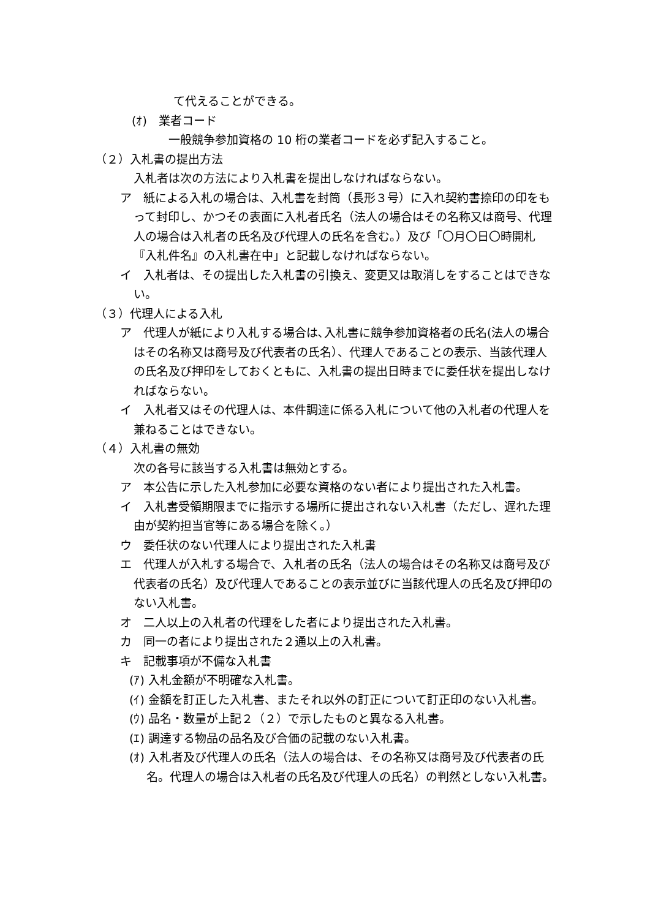て代えることができる。
(ｵ)　業者コード
一般競争参加資格の 10 桁の業者コードを必ず記入すること。
（２）入札書の提出方法
入札者は次の方法により入札書を提出しなければならない。
ア　紙による入札の場合は、入札書を封筒（長形３号）に入れ契約書捺印の印をもって封印し、かつその表面に入札者氏名（法人の場合はその名称又は商号、代理人の場合は入札者の氏名及び代理人の氏名を含む。）及び「〇月〇日〇時開札『入札件名』の入札書在中」と記載しなければならない。
イ　入札者は、その提出した入札書の引換え、変更又は取消しをすることはできない。
（３）代理人による入札
ア　代理人が紙により入札する場合は､入札書に競争参加資格者の氏名(法人の場合はその名称又は商号及び代表者の氏名）、代理人であることの表示、当該代理人の氏名及び押印をしておくともに、入札書の提出日時までに委任状を提出しなければならない。
イ　入札者又はその代理人は、本件調達に係る入札について他の入札者の代理人を兼ねることはできない。
（４）入札書の無効
次の各号に該当する入札書は無効とする。
ア　本公告に示した入札参加に必要な資格のない者により提出された入札書。
イ　入札書受領期限までに指示する場所に提出されない入札書（ただし、遅れた理由が契約担当官等にある場合を除く。）
ウ　委任状のない代理人により提出された入札書
エ　代理人が入札する場合で、入札者の氏名（法人の場合はその名称又は商号及び代表者の氏名）及び代理人であることの表示並びに当該代理人の氏名及び押印のない入札書。
オ　二人以上の入札者の代理をした者により提出された入札書。
カ　同一の者により提出された２通以上の入札書。
キ　記載事項が不備な入札書
(ｱ) 入札金額が不明確な入札書。
(ｲ) 金額を訂正した入札書、またそれ以外の訂正について訂正印のない入札書。
(ｳ) 品名・数量が上記２（２）で示したものと異なる入札書。
(ｴ) 調達する物品の品名及び合価の記載のない入札書。
(ｵ) 入札者及び代理人の氏名（法人の場合は、その名称又は商号及び代表者の氏名。代理人の場合は入札者の氏名及び代理人の氏名）の判然としない入札書。